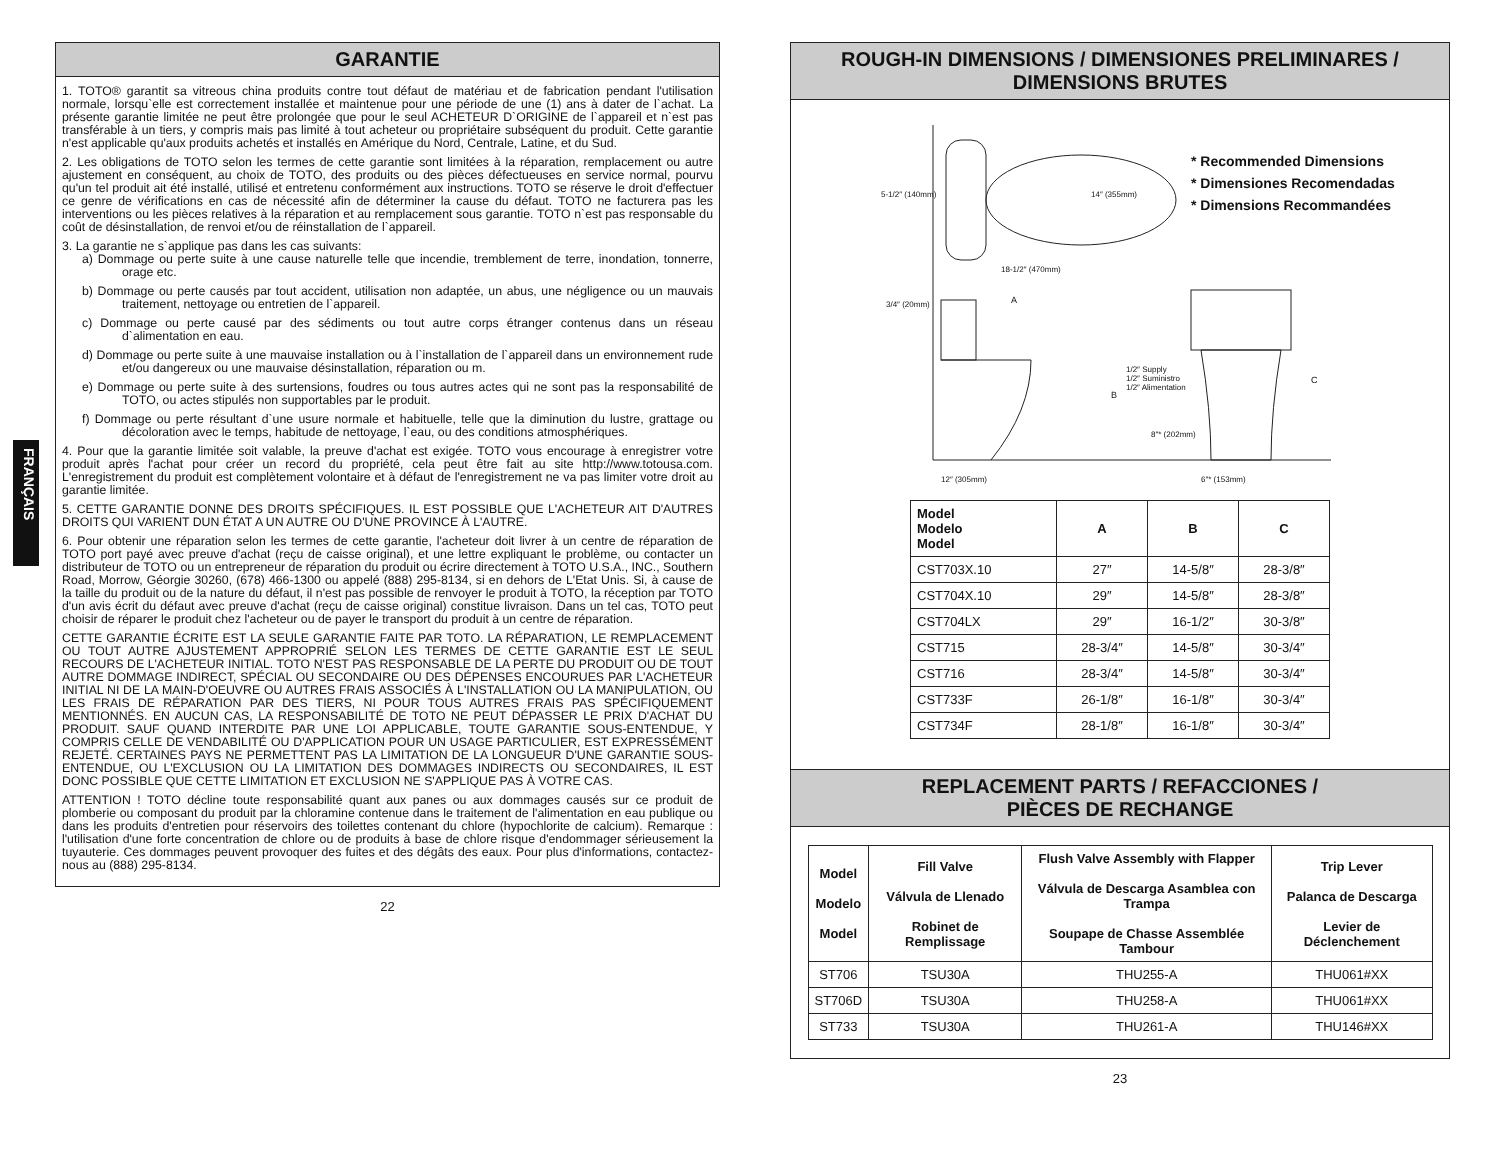FRANÇAIS
GARANTIE
1. TOTO® garantit sa vitreous china produits contre tout défaut de matériau et de fabrication pendant l'utilisation normale, lorsqu`elle est correctement installée et maintenue pour une période de une (1) ans à dater de l`achat. La présente garantie limitée ne peut être prolongée que pour le seul ACHETEUR D`ORIGINE de l`appareil et n`est pas transférable à un tiers, y compris mais pas limité à tout acheteur ou propriétaire subséquent du produit. Cette garantie n'est applicable qu'aux produits achetés et installés en Amérique du Nord, Centrale, Latine, et du Sud.
2. Les obligations de TOTO selon les termes de cette garantie sont limitées à la réparation, remplacement ou autre ajustement en conséquent, au choix de TOTO, des produits ou des pièces défectueuses en service normal, pourvu qu'un tel produit ait été installé, utilisé et entretenu conformément aux instructions. TOTO se réserve le droit d'effectuer ce genre de vérifications en cas de nécessité afin de déterminer la cause du défaut. TOTO ne facturera pas les interventions ou les pièces relatives à la réparation et au remplacement sous garantie. TOTO n`est pas responsable du coût de désinstallation, de renvoi et/ou de réinstallation de l`appareil.
3. La garantie ne s`applique pas dans les cas suivants:
a) Dommage ou perte suite à une cause naturelle telle que incendie, tremblement de terre, inondation, tonnerre, orage etc.
b) Dommage ou perte causés par tout accident, utilisation non adaptée, un abus, une négligence ou un mauvais traitement, nettoyage ou entretien de l`appareil.
c) Dommage ou perte causé par des sédiments ou tout autre corps étranger contenus dans un réseau d`alimentation en eau.
d) Dommage ou perte suite à une mauvaise installation ou à l`installation de l`appareil dans un environnement rude et/ou dangereux ou une mauvaise désinstallation, réparation ou m.
e) Dommage ou perte suite à des surtensions, foudres ou tous autres actes qui ne sont pas la responsabilité de TOTO, ou actes stipulés non supportables par le produit.
f) Dommage ou perte résultant d`une usure normale et habituelle, telle que la diminution du lustre, grattage ou décoloration avec le temps, habitude de nettoyage, l`eau, ou des conditions atmosphériques.
4. Pour que la garantie limitée soit valable, la preuve d'achat est exigée. TOTO vous encourage à enregistrer votre produit après l'achat pour créer un record du propriété, cela peut être fait au site http://www.totousa.com. L'enregistrement du produit est complètement volontaire et à défaut de l'enregistrement ne va pas limiter votre droit au garantie limitée.
5. CETTE GARANTIE DONNE DES DROITS SPÉCIFIQUES. IL EST POSSIBLE QUE L'ACHETEUR AIT D'AUTRES DROITS QUI VARIENT DUN ÉTAT A UN AUTRE OU D'UNE PROVINCE À L'AUTRE.
6. Pour obtenir une réparation selon les termes de cette garantie, l'acheteur doit livrer à un centre de réparation de TOTO port payé avec preuve d'achat (reçu de caisse original), et une lettre expliquant le problème, ou contacter un distributeur de TOTO ou un entrepreneur de réparation du produit ou écrire directement à TOTO U.S.A., INC., Southern Road, Morrow, Géorgie 30260, (678) 466-1300 ou appelé (888) 295-8134, si en dehors de L'Etat Unis. Si, à cause de la taille du produit ou de la nature du défaut, il n'est pas possible de renvoyer le produit à TOTO, la réception par TOTO d'un avis écrit du défaut avec preuve d'achat (reçu de caisse original) constitue livraison. Dans un tel cas, TOTO peut choisir de réparer le produit chez l'acheteur ou de payer le transport du produit à un centre de réparation.
CETTE GARANTIE ÉCRITE EST LA SEULE GARANTIE FAITE PAR TOTO. LA RÉPARATION, LE REMPLACEMENT OU TOUT AUTRE AJUSTEMENT APPROPRIÉ SELON LES TERMES DE CETTE GARANTIE EST LE SEUL RECOURS DE L'ACHETEUR INITIAL. TOTO N'EST PAS RESPONSABLE DE LA PERTE DU PRODUIT OU DE TOUT AUTRE DOMMAGE INDIRECT, SPÉCIAL OU SECONDAIRE OU DES DÉPENSES ENCOURUES PAR L'ACHETEUR INITIAL NI DE LA MAIN-D'OEUVRE OU AUTRES FRAIS ASSOCIÉS À L'INSTALLATION OU LA MANIPULATION, OU LES FRAIS DE RÉPARATION PAR DES TIERS, NI POUR TOUS AUTRES FRAIS PAS SPÉCIFIQUEMENT MENTIONNÉS. EN AUCUN CAS, LA RESPONSABILITÉ DE TOTO NE PEUT DÉPASSER LE PRIX D'ACHAT DU PRODUIT. SAUF QUAND INTERDITE PAR UNE LOI APPLICABLE, TOUTE GARANTIE SOUS-ENTENDUE, Y COMPRIS CELLE DE VENDABILITÉ OU D'APPLICATION POUR UN USAGE PARTICULIER, EST EXPRESSÉMENT REJETÉ. CERTAINES PAYS NE PERMETTENT PAS LA LIMITATION DE LA LONGUEUR D'UNE GARANTIE SOUS-ENTENDUE, OU L'EXCLUSION OU LA LIMITATION DES DOMMAGES INDIRECTS OU SECONDAIRES, IL EST DONC POSSIBLE QUE CETTE LIMITATION ET EXCLUSION NE S'APPLIQUE PAS À VOTRE CAS.
ATTENTION ! TOTO décline toute responsabilité quant aux panes ou aux dommages causés sur ce produit de plomberie ou composant du produit par la chloramine contenue dans le traitement de l'alimentation en eau publique ou dans les produits d'entretien pour réservoirs des toilettes contenant du chlore (hypochlorite de calcium). Remarque : l'utilisation d'une forte concentration de chlore ou de produits à base de chlore risque d'endommager sérieusement la tuyauterie. Ces dommages peuvent provoquer des fuites et des dégâts des eaux. Pour plus d'informations, contactez-nous au (888) 295-8134.
22
ROUGH-IN DIMENSIONS / DIMENSIONES PRELIMINARES /
DIMENSIONS BRUTES
* Recommended Dimensions
* Dimensiones Recomendadas
* Dimensions Recommandées
5-1/2″ (140mm) 14″ (355mm)
18-1/2″ (470mm)
3/4″ (20mm) A
B
C
1/2″ Supply
1/2″ Suministro
1/2″ Alimentation
8″* (202mm)
12″ (305mm) 6″* (153mm)
| Model Modelo Model | A | B | C |
| --- | --- | --- | --- |
| CST703X.10 | 27″ | 14-5/8″ | 28-3/8″ |
| CST704X.10 | 29″ | 14-5/8″ | 28-3/8″ |
| CST704LX | 29″ | 16-1/2″ | 30-3/8″ |
| CST715 | 28-3/4″ | 14-5/8″ | 30-3/4″ |
| CST716 | 28-3/4″ | 14-5/8″ | 30-3/4″ |
| CST733F | 26-1/8″ | 16-1/8″ | 30-3/4″ |
| CST734F | 28-1/8″ | 16-1/8″ | 30-3/4″ |
REPLACEMENT PARTS / REFACCIONES /
PIÈCES DE RECHANGE
| Model Modelo Model | Fill Valve Válvula de Llenado Robinet de Remplissage | Flush Valve Assembly with Flapper Válvula de Descarga Asamblea con Trampa Soupape de Chasse Assemblée Tambour | Trip Lever Palanca de Descarga Levier de Déclenchement |
| --- | --- | --- | --- |
| ST706 | TSU30A | THU255-A | THU061#XX |
| ST706D | TSU30A | THU258-A | THU061#XX |
| ST733 | TSU30A | THU261-A | THU146#XX |
23